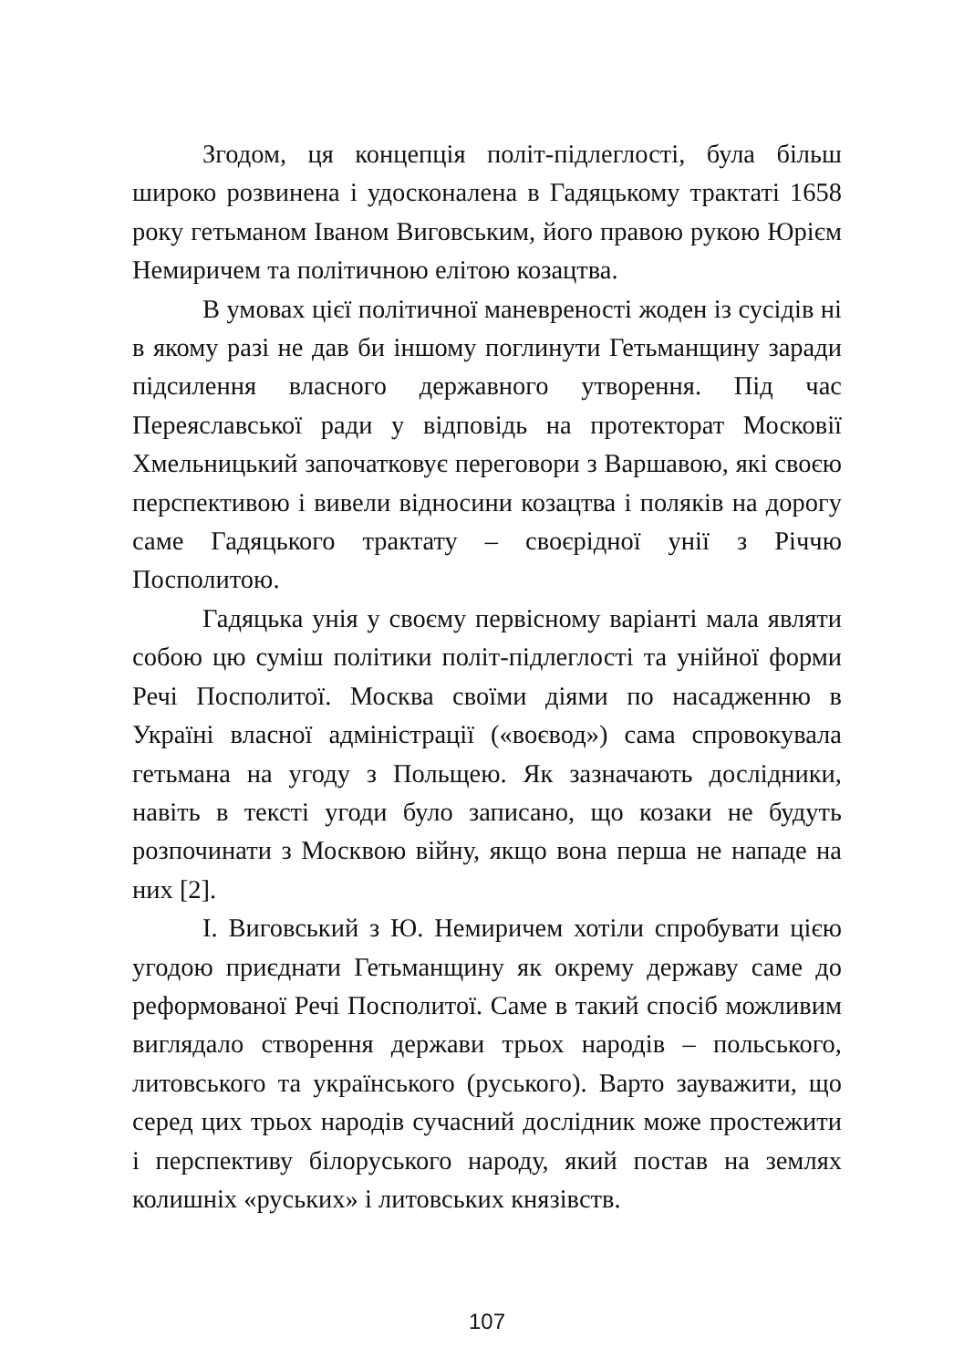Згодом, ця концепція політ-підлеглості, була більш широко розвинена і удосконалена в Гадяцькому трактаті 1658 року гетьманом Іваном Виговським, його правою рукою Юрієм Немиричем та політичною елітою козацтва.
В умовах цієї політичної маневреності жоден із сусідів ні в якому разі не дав би іншому поглинути Гетьманщину заради підсилення власного державного утворення. Під час Переяславської ради у відповідь на протекторат Московії Хмельницький започатковує переговори з Варшавою, які своєю перспективою і вивели відносини козацтва і поляків на дорогу саме Гадяцького трактату – своєрідної унії з Річчю Посполитою.
Гадяцька унія у своєму первісному варіанті мала являти собою цю суміш політики політ-підлеглості та унійної форми Речі Посполитої. Москва своїми діями по насадженню в Україні власної адміністрації («воєвод») сама спровокувала гетьмана на угоду з Польщею. Як зазначають дослідники, навіть в тексті угоди було записано, що козаки не будуть розпочинати з Москвою війну, якщо вона перша не нападе на них [2].
І. Виговський з Ю. Немиричем хотіли спробувати цією угодою приєднати Гетьманщину як окрему державу саме до реформованої Речі Посполитої. Саме в такий спосіб можливим виглядало створення держави трьох народів – польського, литовського та українського (руського). Варто зауважити, що серед цих трьох народів сучасний дослідник може простежити і перспективу білоруського народу, який постав на землях колишніх «руських» і литовських князівств.
107